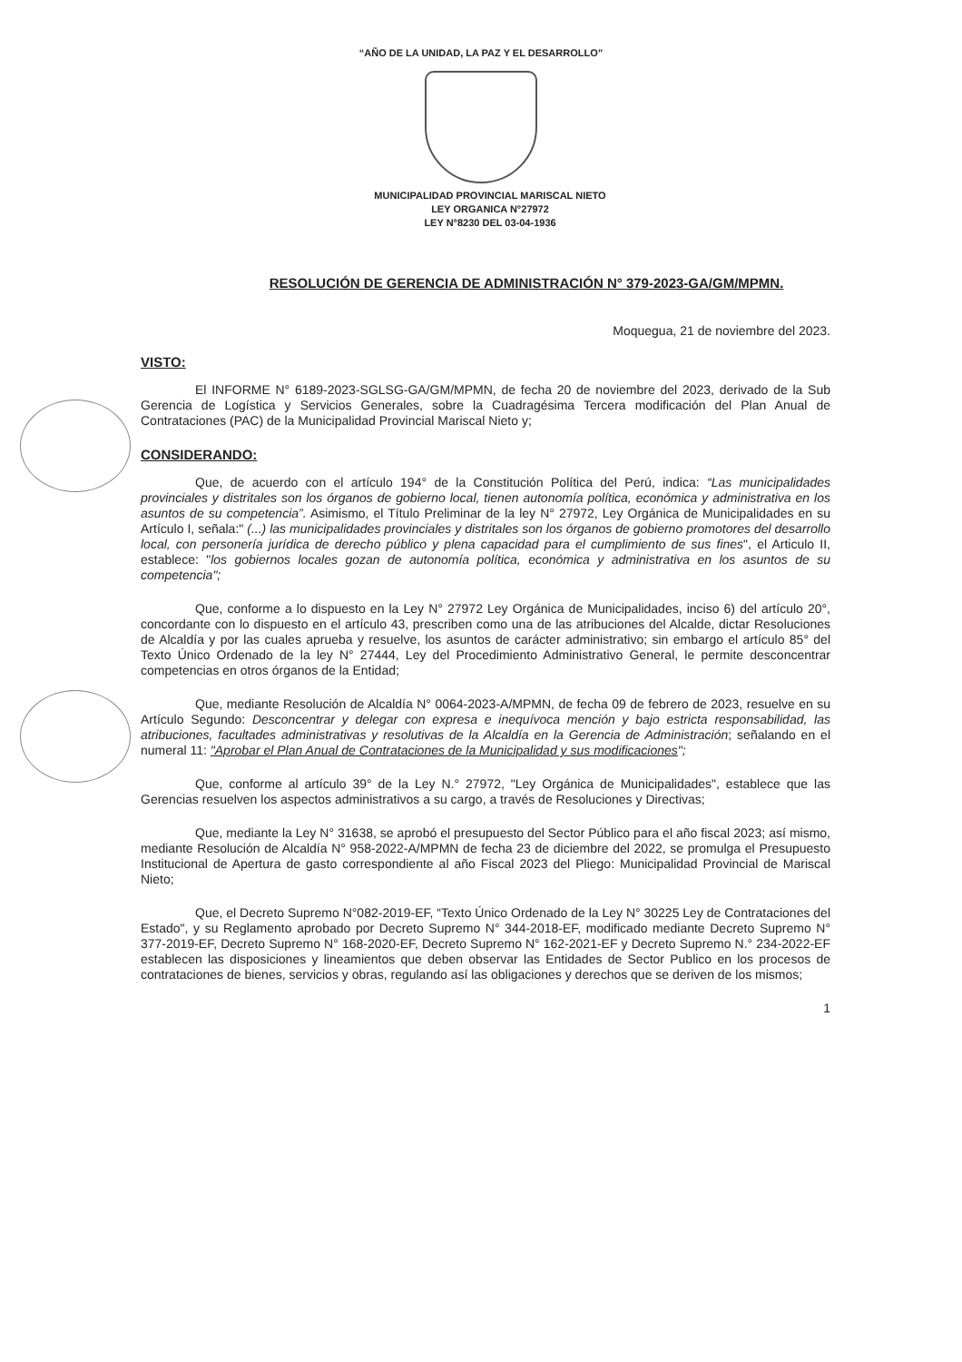“AÑO DE LA UNIDAD, LA PAZ Y EL DESARROLLO”
MUNICIPALIDAD PROVINCIAL MARISCAL NIETO
LEY ORGANICA N°27972
LEY N°8230 DEL 03-04-1936
RESOLUCIÓN DE GERENCIA DE ADMINISTRACIÓN N° 379-2023-GA/GM/MPMN.
Moquegua, 21 de noviembre del 2023.
VISTO:
El INFORME N° 6189-2023-SGLSG-GA/GM/MPMN, de fecha 20 de noviembre del 2023, derivado de la Sub Gerencia de Logística y Servicios Generales, sobre la Cuadragésima Tercera modificación del Plan Anual de Contrataciones (PAC) de la Municipalidad Provincial Mariscal Nieto y;
CONSIDERANDO:
Que, de acuerdo con el artículo 194° de la Constitución Política del Perú, indica: “Las municipalidades provinciales y distritales son los órganos de gobierno local, tienen autonomía política, económica y administrativa en los asuntos de su competencia”. Asimismo, el Título Preliminar de la ley N° 27972, Ley Orgánica de Municipalidades en su Artículo I, señala:" (...) las municipalidades provinciales y distritales son los órganos de gobierno promotores del desarrollo local, con personería jurídica de derecho público y plena capacidad para el cumplimiento de sus fines", el Articulo II, establece: "los gobiernos locales gozan de autonomía política, económica y administrativa en los asuntos de su competencia";
Que, conforme a lo dispuesto en la Ley N° 27972 Ley Orgánica de Municipalidades, inciso 6) del artículo 20°, concordante con lo dispuesto en el artículo 43, prescriben como una de las atribuciones del Alcalde, dictar Resoluciones de Alcaldía y por las cuales aprueba y resuelve, los asuntos de carácter administrativo; sin embargo el artículo 85° del Texto Único Ordenado de la ley N° 27444, Ley del Procedimiento Administrativo General, le permite desconcentrar competencias en otros órganos de la Entidad;
Que, mediante Resolución de Alcaldía N° 0064-2023-A/MPMN, de fecha 09 de febrero de 2023, resuelve en su Artículo Segundo: Desconcentrar y delegar con expresa e inequívoca mención y bajo estricta responsabilidad, las atribuciones, facultades administrativas y resolutivas de la Alcaldía en la Gerencia de Administración; señalando en el numeral 11: "Aprobar el Plan Anual de Contrataciones de la Municipalidad y sus modificaciones";
Que, conforme al artículo 39° de la Ley N.° 27972, "Ley Orgánica de Municipalidades", establece que las Gerencias resuelven los aspectos administrativos a su cargo, a través de Resoluciones y Directivas;
Que, mediante la Ley N° 31638, se aprobó el presupuesto del Sector Público para el año fiscal 2023; así mismo, mediante Resolución de Alcaldía N° 958-2022-A/MPMN de fecha 23 de diciembre del 2022, se promulga el Presupuesto Institucional de Apertura de gasto correspondiente al año Fiscal 2023 del Pliego: Municipalidad Provincial de Mariscal Nieto;
Que, el Decreto Supremo N°082-2019-EF, “Texto Único Ordenado de la Ley N° 30225 Ley de Contrataciones del Estado", y su Reglamento aprobado por Decreto Supremo N° 344-2018-EF, modificado mediante Decreto Supremo N° 377-2019-EF, Decreto Supremo N° 168-2020-EF, Decreto Supremo N° 162-2021-EF y Decreto Supremo N.° 234-2022-EF establecen las disposiciones y lineamientos que deben observar las Entidades de Sector Publico en los procesos de contrataciones de bienes, servicios y obras, regulando así las obligaciones y derechos que se deriven de los mismos;
1